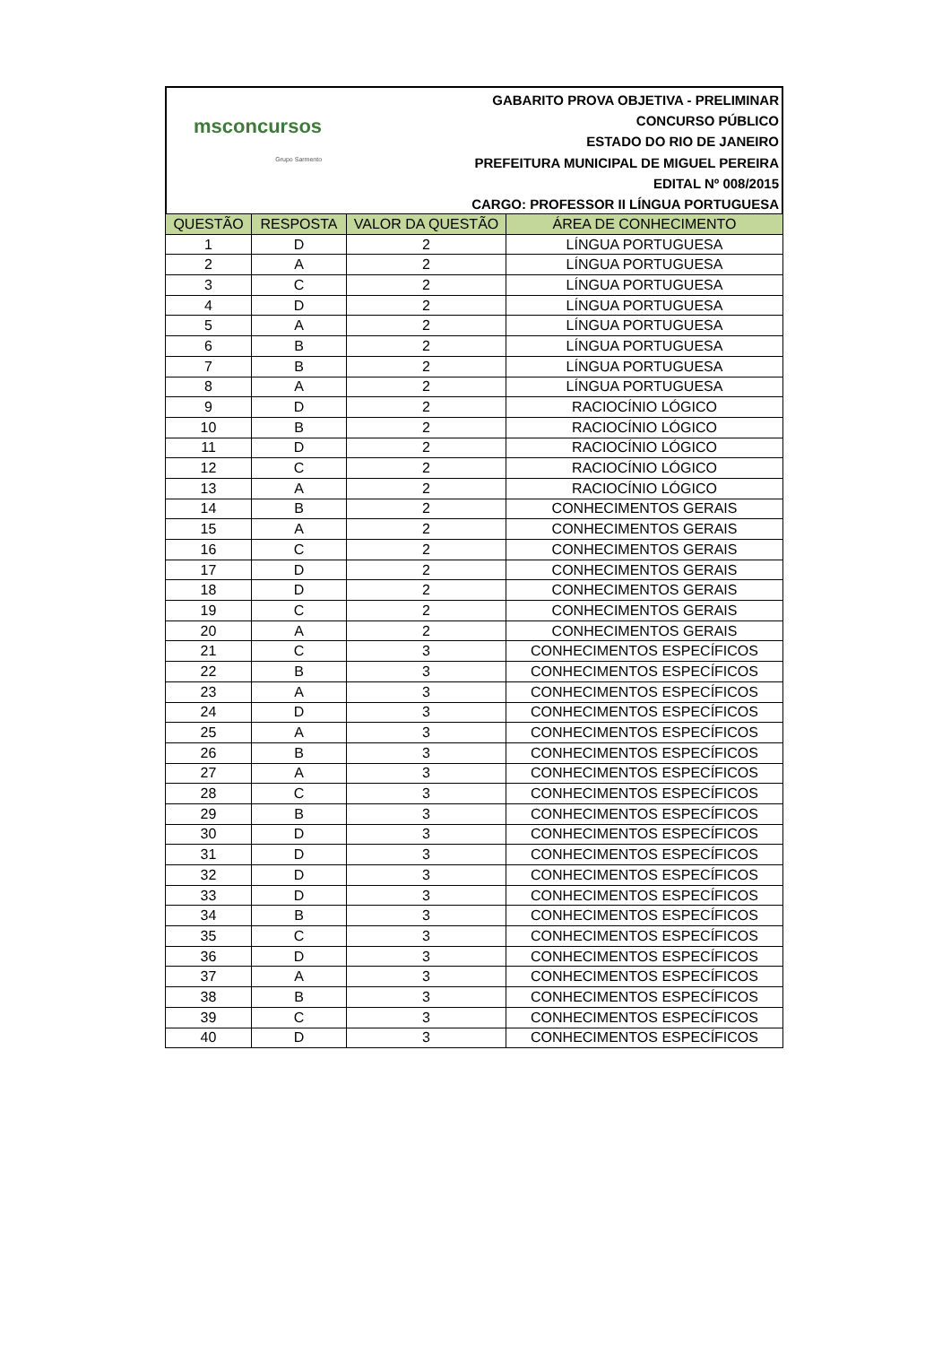msconcursos
Grupo Sarmento
GABARITO PROVA OBJETIVA - PRELIMINAR
CONCURSO PÚBLICO
ESTADO DO RIO DE JANEIRO
PREFEITURA MUNICIPAL DE MIGUEL PEREIRA
EDITAL Nº 008/2015
CARGO: PROFESSOR II LÍNGUA PORTUGUESA
| QUESTÃO | RESPOSTA | VALOR DA QUESTÃO | ÁREA DE CONHECIMENTO |
| --- | --- | --- | --- |
| 1 | D | 2 | LÍNGUA PORTUGUESA |
| 2 | A | 2 | LÍNGUA PORTUGUESA |
| 3 | C | 2 | LÍNGUA PORTUGUESA |
| 4 | D | 2 | LÍNGUA PORTUGUESA |
| 5 | A | 2 | LÍNGUA PORTUGUESA |
| 6 | B | 2 | LÍNGUA PORTUGUESA |
| 7 | B | 2 | LÍNGUA PORTUGUESA |
| 8 | A | 2 | LÍNGUA PORTUGUESA |
| 9 | D | 2 | RACIOCÍNIO LÓGICO |
| 10 | B | 2 | RACIOCÍNIO LÓGICO |
| 11 | D | 2 | RACIOCÍNIO LÓGICO |
| 12 | C | 2 | RACIOCÍNIO LÓGICO |
| 13 | A | 2 | RACIOCÍNIO LÓGICO |
| 14 | B | 2 | CONHECIMENTOS GERAIS |
| 15 | A | 2 | CONHECIMENTOS GERAIS |
| 16 | C | 2 | CONHECIMENTOS GERAIS |
| 17 | D | 2 | CONHECIMENTOS GERAIS |
| 18 | D | 2 | CONHECIMENTOS GERAIS |
| 19 | C | 2 | CONHECIMENTOS GERAIS |
| 20 | A | 2 | CONHECIMENTOS GERAIS |
| 21 | C | 3 | CONHECIMENTOS ESPECÍFICOS |
| 22 | B | 3 | CONHECIMENTOS ESPECÍFICOS |
| 23 | A | 3 | CONHECIMENTOS ESPECÍFICOS |
| 24 | D | 3 | CONHECIMENTOS ESPECÍFICOS |
| 25 | A | 3 | CONHECIMENTOS ESPECÍFICOS |
| 26 | B | 3 | CONHECIMENTOS ESPECÍFICOS |
| 27 | A | 3 | CONHECIMENTOS ESPECÍFICOS |
| 28 | C | 3 | CONHECIMENTOS ESPECÍFICOS |
| 29 | B | 3 | CONHECIMENTOS ESPECÍFICOS |
| 30 | D | 3 | CONHECIMENTOS ESPECÍFICOS |
| 31 | D | 3 | CONHECIMENTOS ESPECÍFICOS |
| 32 | D | 3 | CONHECIMENTOS ESPECÍFICOS |
| 33 | D | 3 | CONHECIMENTOS ESPECÍFICOS |
| 34 | B | 3 | CONHECIMENTOS ESPECÍFICOS |
| 35 | C | 3 | CONHECIMENTOS ESPECÍFICOS |
| 36 | D | 3 | CONHECIMENTOS ESPECÍFICOS |
| 37 | A | 3 | CONHECIMENTOS ESPECÍFICOS |
| 38 | B | 3 | CONHECIMENTOS ESPECÍFICOS |
| 39 | C | 3 | CONHECIMENTOS ESPECÍFICOS |
| 40 | D | 3 | CONHECIMENTOS ESPECÍFICOS |